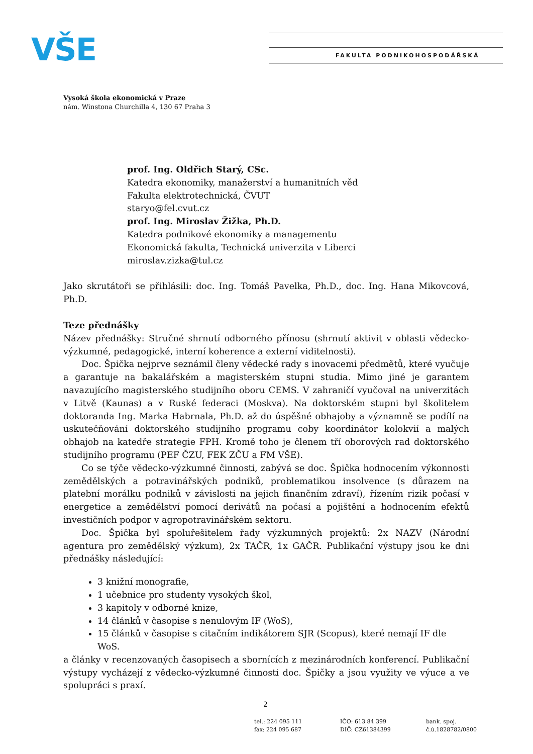VŠE FAKULTA PODNIKOHOSPODÁŘSKÁ
Vysoká škola ekonomická v Praze
nám. Winstona Churchilla 4, 130 67 Praha 3
prof. Ing. Oldřich Starý, CSc.
Katedra ekonomiky, manažerství a humanitních věd
Fakulta elektrotechnická, ČVUT
staryo@fel.cvut.cz
prof. Ing. Miroslav Žižka, Ph.D.
Katedra podnikové ekonomiky a managementu
Ekonomická fakulta, Technická univerzita v Liberci
miroslav.zizka@tul.cz
Jako skrutátoři se přihlásili: doc. Ing. Tomáš Pavelka, Ph.D., doc. Ing. Hana Mikovcová, Ph.D.
Teze přednášky
Název přednášky: Stručné shrnutí odborného přínosu (shrnutí aktivit v oblasti vědecko-výzkumné, pedagogické, interní koherence a externí viditelnosti).
Doc. Špička nejprve seznámil členy vědecké rady s inovacemi předmětů, které vyučuje a garantuje na bakalářském a magisterském stupni studia. Mimo jiné je garantem navazujícího magisterského studijního oboru CEMS. V zahraničí vyučoval na univerzitách v Litvě (Kaunas) a v Ruské federaci (Moskva). Na doktorském stupni byl školitelem doktoranda Ing. Marka Habrnala, Ph.D. až do úspěšné obhajoby a významně se podílí na uskutečňování doktorského studijního programu coby koordinátor kolokvií a malých obhajob na katedře strategie FPH. Kromě toho je členem tří oborových rad doktorského studijního programu (PEF ČZU, FEK ZČU a FM VŠE).
Co se týče vědecko-výzkumné činnosti, zabývá se doc. Špička hodnocením výkonnosti zemědělských a potravinářských podniků, problematikou insolvence (s důrazem na platební morálku podniků v závislosti na jejich finančním zdraví), řízením rizik počasí v energetice a zemědělství pomocí derivátů na počasí a pojištění a hodnocením efektů investičních podpor v agropotravinářském sektoru.
Doc. Špička byl spoluřešitelem řady výzkumných projektů: 2x NAZV (Národní agentura pro zemědělský výzkum), 2x TAČR, 1x GAČR. Publikační výstupy jsou ke dni přednášky následující:
3 knižní monografie,
1 učebnice pro studenty vysokých škol,
3 kapitoly v odborné knize,
14 článků v časopise s nenulovým IF (WoS),
15 článků v časopise s citačním indikátorem SJR (Scopus), které nemají IF dle WoS.
a články v recenzovaných časopisech a sbornících z mezinárodních konferencí. Publikační výstupy vycházejí z vědecko-výzkumné činnosti doc. Špičky a jsou využity ve výuce a ve spolupráci s praxí.
2
tel.: 224 095 111
fax: 224 095 687
IČO: 613 84 399
DIČ: CZ61384399
bank. spoj.
č.ú.1828782/0800